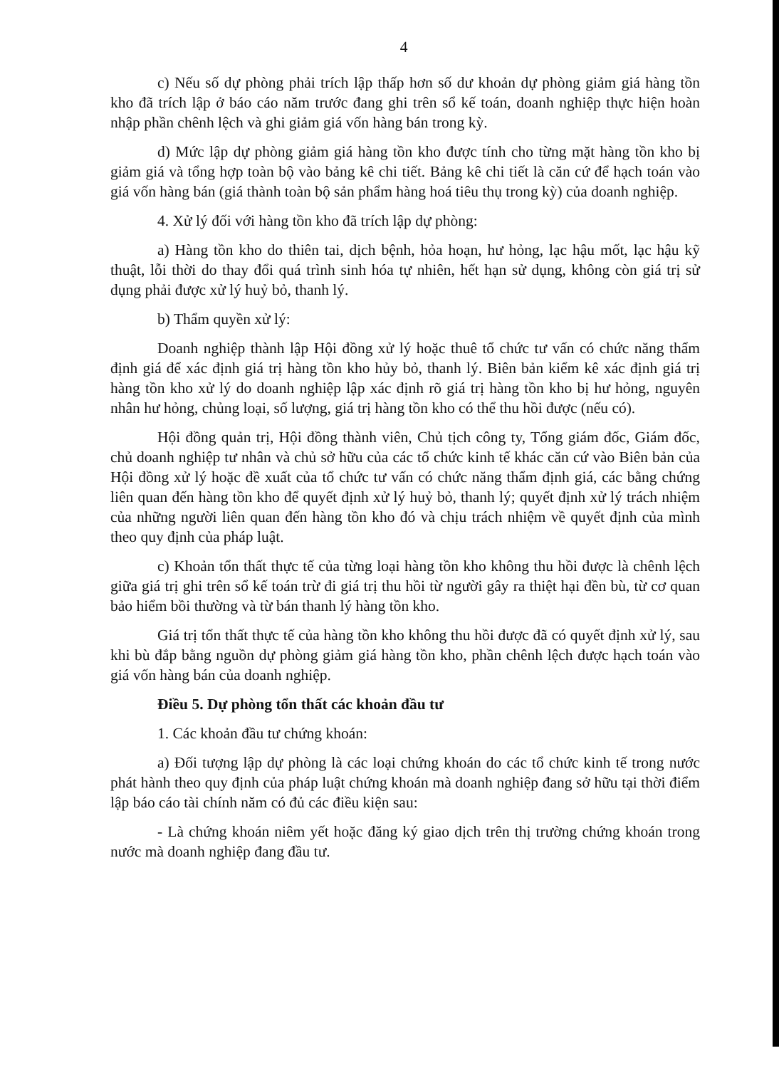4
c) Nếu số dự phòng phải trích lập thấp hơn số dư khoản dự phòng giảm giá hàng tồn kho đã trích lập ở báo cáo năm trước đang ghi trên sổ kế toán, doanh nghiệp thực hiện hoàn nhập phần chênh lệch và ghi giảm giá vốn hàng bán trong kỳ.
d) Mức lập dự phòng giảm giá hàng tồn kho được tính cho từng mặt hàng tồn kho bị giảm giá và tổng hợp toàn bộ vào bảng kê chi tiết. Bảng kê chi tiết là căn cứ để hạch toán vào giá vốn hàng bán (giá thành toàn bộ sản phẩm hàng hoá tiêu thụ trong kỳ) của doanh nghiệp.
4. Xử lý đối với hàng tồn kho đã trích lập dự phòng:
a) Hàng tồn kho do thiên tai, dịch bệnh, hỏa hoạn, hư hỏng, lạc hậu mốt, lạc hậu kỹ thuật, lỗi thời do thay đổi quá trình sinh hóa tự nhiên, hết hạn sử dụng, không còn giá trị sử dụng phải được xử lý huỷ bỏ, thanh lý.
b) Thẩm quyền xử lý:
Doanh nghiệp thành lập Hội đồng xử lý hoặc thuê tổ chức tư vấn có chức năng thẩm định giá để xác định giá trị hàng tồn kho hủy bỏ, thanh lý. Biên bản kiểm kê xác định giá trị hàng tồn kho xử lý do doanh nghiệp lập xác định rõ giá trị hàng tồn kho bị hư hỏng, nguyên nhân hư hỏng, chủng loại, số lượng, giá trị hàng tồn kho có thể thu hồi được (nếu có).
Hội đồng quản trị, Hội đồng thành viên, Chủ tịch công ty, Tổng giám đốc, Giám đốc, chủ doanh nghiệp tư nhân và chủ sở hữu của các tổ chức kinh tế khác căn cứ vào Biên bản của Hội đồng xử lý hoặc đề xuất của tổ chức tư vấn có chức năng thẩm định giá, các bằng chứng liên quan đến hàng tồn kho để quyết định xử lý huỷ bỏ, thanh lý; quyết định xử lý trách nhiệm của những người liên quan đến hàng tồn kho đó và chịu trách nhiệm về quyết định của mình theo quy định của pháp luật.
c) Khoản tổn thất thực tế của từng loại hàng tồn kho không thu hồi được là chênh lệch giữa giá trị ghi trên sổ kế toán trừ đi giá trị thu hồi từ người gây ra thiệt hại đền bù, từ cơ quan bảo hiểm bồi thường và từ bán thanh lý hàng tồn kho.
Giá trị tổn thất thực tế của hàng tồn kho không thu hồi được đã có quyết định xử lý, sau khi bù đắp bằng nguồn dự phòng giảm giá hàng tồn kho, phần chênh lệch được hạch toán vào giá vốn hàng bán của doanh nghiệp.
Điều 5. Dự phòng tổn thất các khoản đầu tư
1. Các khoản đầu tư chứng khoán:
a) Đối tượng lập dự phòng là các loại chứng khoán do các tổ chức kinh tế trong nước phát hành theo quy định của pháp luật chứng khoán mà doanh nghiệp đang sở hữu tại thời điểm lập báo cáo tài chính năm có đủ các điều kiện sau:
- Là chứng khoán niêm yết hoặc đăng ký giao dịch trên thị trường chứng khoán trong nước mà doanh nghiệp đang đầu tư.